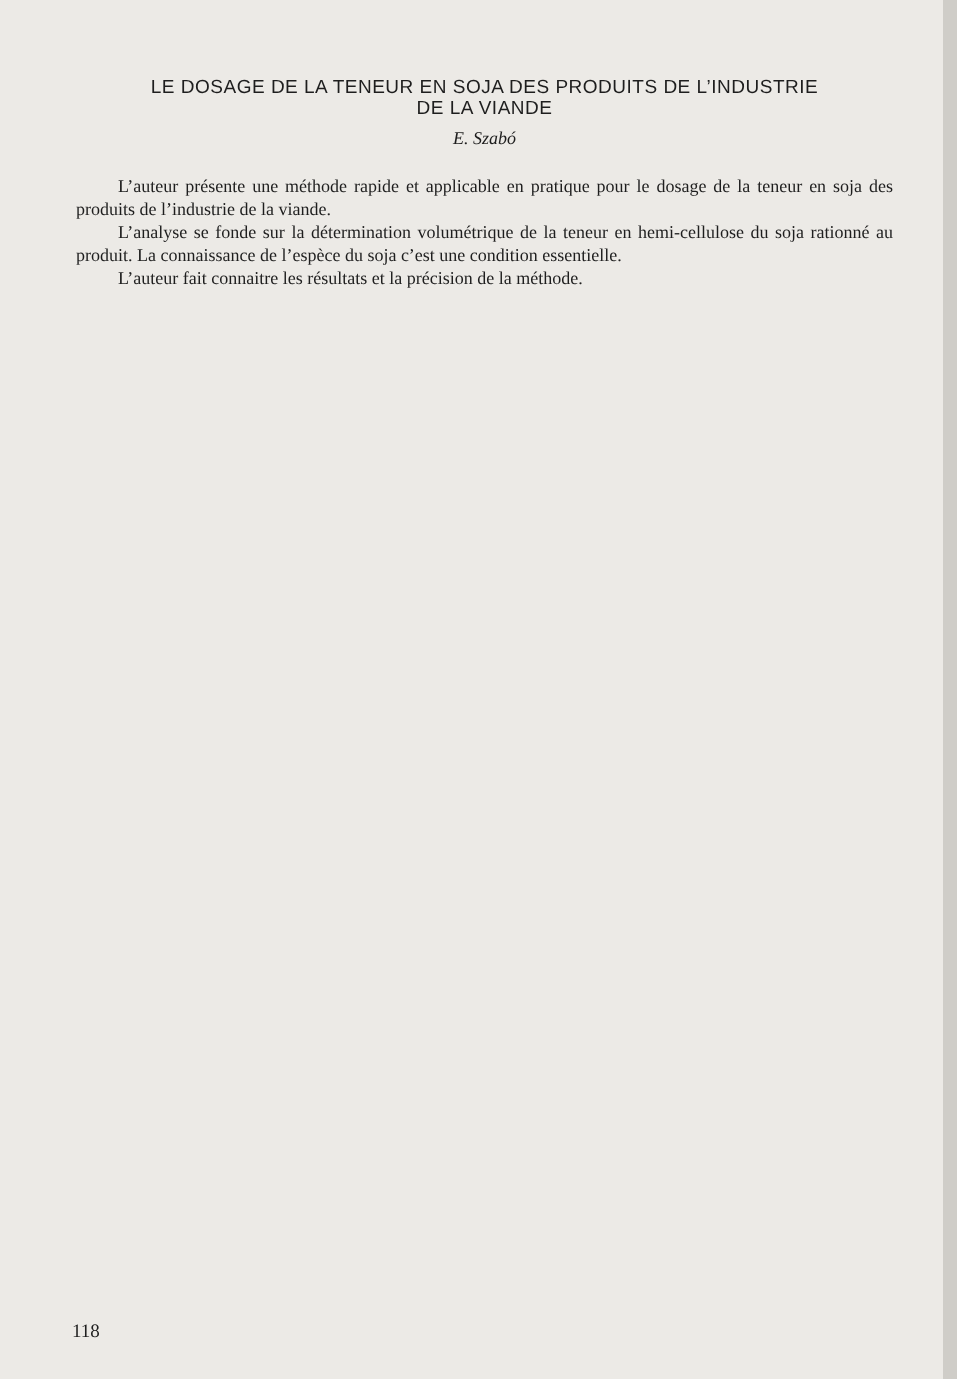LE DOSAGE DE LA TENEUR EN SOJA DES PRODUITS DE L’INDUSTRIE
DE LA VIANDE
E. Szabó
L’auteur présente une méthode rapide et applicable en pratique pour le dosage de la teneur en soja des produits de l’industrie de la viande.
L’analyse se fonde sur la détermination volumétrique de la teneur en hemi-cellulose du soja rationné au produit. La connaissance de l’espèce du soja c’est une condition essentielle.
L’auteur fait connaitre les résultats et la précision de la méthode.
118